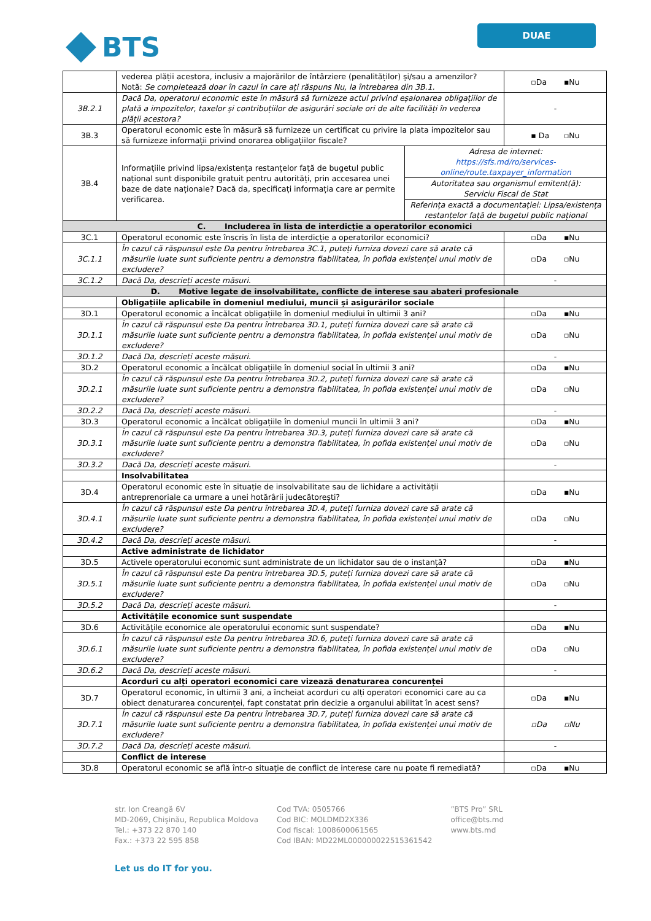BTS
DUAE
| | vederea plății acestora, inclusiv a majorărilor de întârziere (penalităților) și/sau a amenzilor? Notă: Se completează doar în cazul în care ați răspuns Nu, la întrebarea din 3B.1. | | ▫Da ▪Nu |
| 3B.2.1 | Dacă Da, operatorul economic este în măsură să furnizeze actul privind eșalonarea obligațiilor de plată a impozitelor, taxelor și contribuțiilor de asigurări sociale ori de alte facilități în vederea plății acestora? | | - |
| 3B.3 | Operatorul economic este în măsură să furnizeze un certificat cu privire la plata impozitelor sau să furnizeze informații privind onorarea obligațiilor fiscale? | | ▪ Da ▫Nu |
| 3B.4 | Informațiile privind lipsa/existența restanțelor față de bugetul public național sunt disponibile gratuit pentru autorități, prin accesarea unei baze de date naționale? Dacă da, specificați informația care ar permite verificarea. | Adresa de internet: https://sfs.md/ro/services-online/route.taxpayer_information | |
| | | Autoritatea sau organismul emitent(ă): Serviciu Fiscal de Stat | |
| | | Referința exactă a documentației: Lipsa/existența restanțelor față de bugetul public național | |
| C. Includerea în lista de interdicție a operatorilor economici | | | |
| 3C.1 | Operatorul economic este înscris în lista de interdicție a operatorilor economici? | | ▫Da ▪Nu |
| 3C.1.1 | În cazul că răspunsul este Da pentru întrebarea 3C.1, puteți furniza dovezi care să arate că măsurile luate sunt suficiente pentru a demonstra fiabilitatea, în pofida existenței unui motiv de excludere? | | ▫Da ▫Nu |
| 3C.1.2 | Dacă Da, descrieți aceste măsuri. | | - |
| D. Motive legate de insolvabilitate, conflicte de interese sau abateri profesionale | | | |
| | Obligațiile aplicabile în domeniul mediului, muncii și asigurărilor sociale | | |
| 3D.1 | Operatorul economic a încălcat obligațiile în domeniul mediului în ultimii 3 ani? | | ▫Da ▪Nu |
| 3D.1.1 | În cazul că răspunsul este Da pentru întrebarea 3D.1, puteți furniza dovezi care să arate că măsurile luate sunt suficiente pentru a demonstra fiabilitatea, în pofida existenței unui motiv de excludere? | | ▫Da ▫Nu |
| 3D.1.2 | Dacă Da, descrieți aceste măsuri. | | - |
| 3D.2 | Operatorul economic a încălcat obligațiile în domeniul social în ultimii 3 ani? | | ▫Da ▪Nu |
| 3D.2.1 | În cazul că răspunsul este Da pentru întrebarea 3D.2, puteți furniza dovezi care să arate că măsurile luate sunt suficiente pentru a demonstra fiabilitatea, în pofida existenței unui motiv de excludere? | | ▫Da ▫Nu |
| 3D.2.2 | Dacă Da, descrieți aceste măsuri. | | - |
| 3D.3 | Operatorul economic a încălcat obligațiile în domeniul muncii în ultimii 3 ani? | | ▫Da ▪Nu |
| 3D.3.1 | În cazul că răspunsul este Da pentru întrebarea 3D.3, puteți furniza dovezi care să arate că măsurile luate sunt suficiente pentru a demonstra fiabilitatea, în pofida existenței unui motiv de excludere? | | ▫Da ▫Nu |
| 3D.3.2 | Dacă Da, descrieți aceste măsuri. | | - |
| | Insolvabilitatea | | |
| 3D.4 | Operatorul economic este în situație de insolvabilitate sau de lichidare a activității antreprenoriale ca urmare a unei hotărârii judecătorești? | | ▫Da ▪Nu |
| 3D.4.1 | În cazul că răspunsul este Da pentru întrebarea 3D.4, puteți furniza dovezi care să arate că măsurile luate sunt suficiente pentru a demonstra fiabilitatea, în pofida existenței unui motiv de excludere? | | ▫Da ▫Nu |
| 3D.4.2 | Dacă Da, descrieți aceste măsuri. | | - |
| | Active administrate de lichidator | | |
| 3D.5 | Activele operatorului economic sunt administrate de un lichidator sau de o instanță? | | ▫Da ▪Nu |
| 3D.5.1 | În cazul că răspunsul este Da pentru întrebarea 3D.5, puteți furniza dovezi care să arate că măsurile luate sunt suficiente pentru a demonstra fiabilitatea, în pofida existenței unui motiv de excludere? | | ▫Da ▫Nu |
| 3D.5.2 | Dacă Da, descrieți aceste măsuri. | | - |
| | Activitățile economice sunt suspendate | | |
| 3D.6 | Activitățile economice ale operatorului economic sunt suspendate? | | ▫Da ▪Nu |
| 3D.6.1 | În cazul că răspunsul este Da pentru întrebarea 3D.6, puteți furniza dovezi care să arate că măsurile luate sunt suficiente pentru a demonstra fiabilitatea, în pofida existenței unui motiv de excludere? | | ▫Da ▫Nu |
| 3D.6.2 | Dacă Da, descrieți aceste măsuri. | | - |
| | Acorduri cu alți operatori economici care vizează denaturarea concurenței | | |
| 3D.7 | Operatorul economic, în ultimii 3 ani, a încheiat acorduri cu alți operatori economici care au ca obiect denaturarea concurenței, fapt constatat prin decizie a organului abilitat în acest sens? | | ▫Da ▪Nu |
| 3D.7.1 | În cazul că răspunsul este Da pentru întrebarea 3D.7, puteți furniza dovezi care să arate că măsurile luate sunt suficiente pentru a demonstra fiabilitatea, în pofida existenței unui motiv de excludere? | | ▫Da ▫Nu |
| 3D.7.2 | Dacă Da, descrieți aceste măsuri. | | - |
| | Conflict de interese | | |
| 3D.8 | Operatorul economic se află într-o situație de conflict de interese care nu poate fi remediată? | | ▫Da ▪Nu |
str. Ion Creangă 6V
MD-2069, Chișinău, Republica Moldova
Tel.: +373 22 870 140
Fax.: +373 22 595 858
Cod TVA: 0505766
Cod BIC: MOLDMD2X336
Cod fiscal: 1008600061565
Cod IBAN: MD22ML000000022515361542
”BTS Pro” SRL
office@bts.md
www.bts.md
Let us do IT for you.